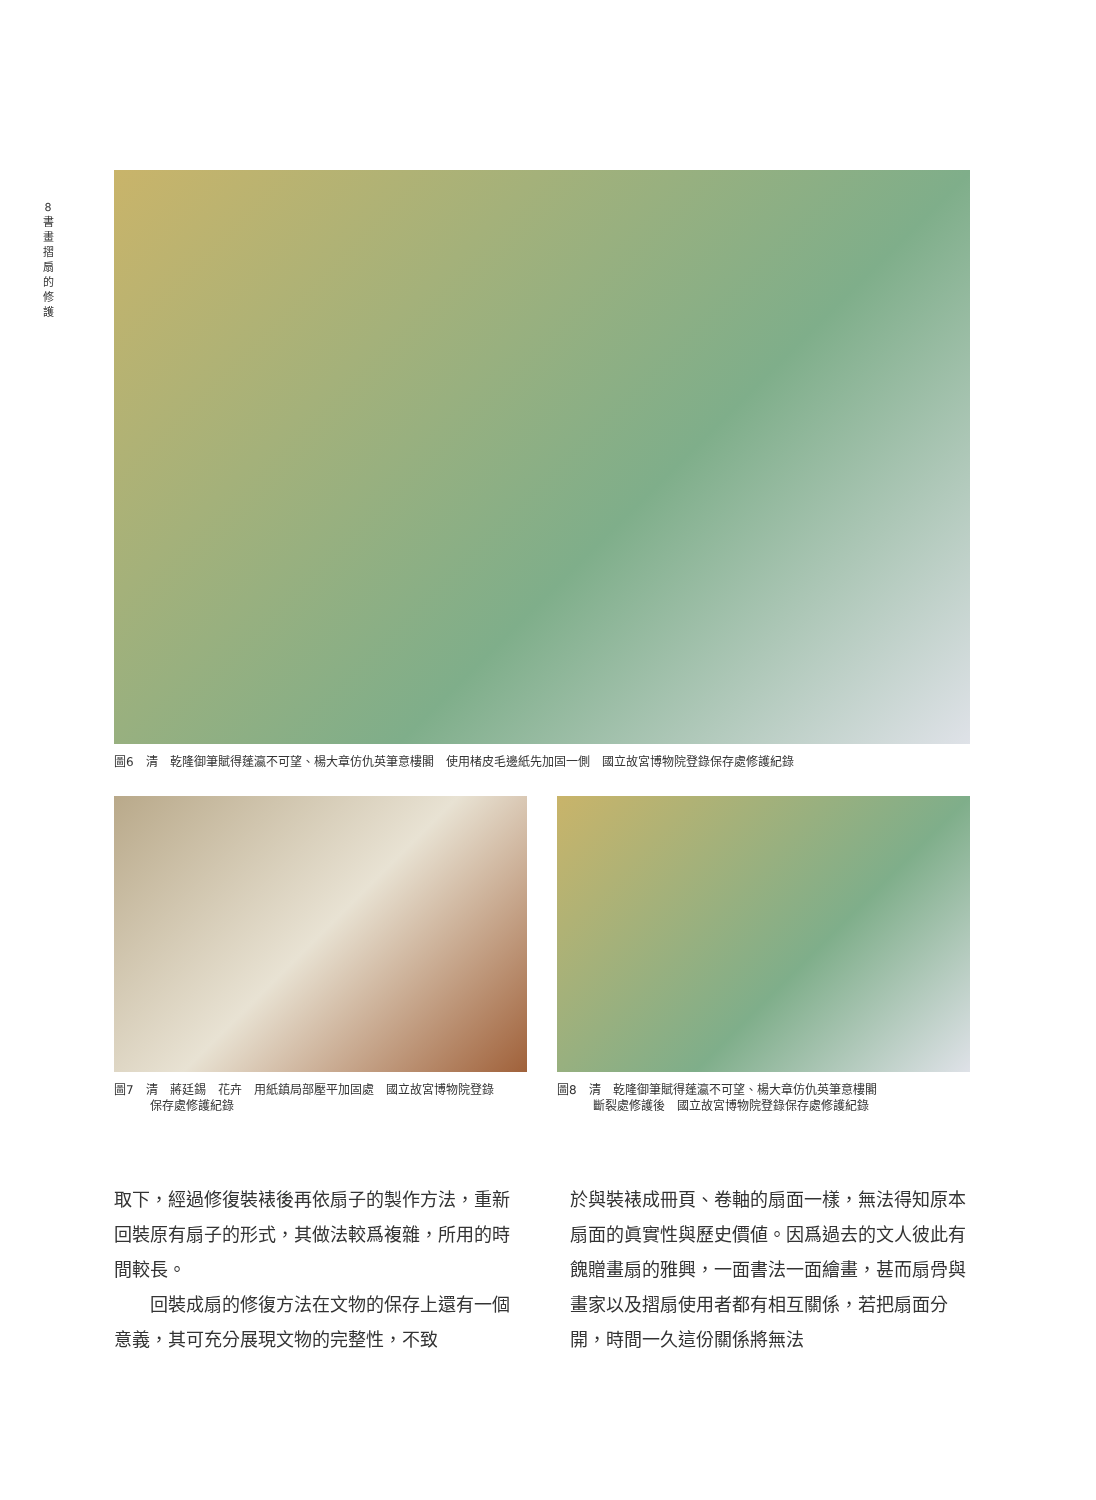8
書畫摺扇的修護
圖6　清　乾隆御筆賦得蓬瀛不可望、楊大章仿仇英筆意樓閣　使用楮皮毛邊紙先加固一側　國立故宮博物院登錄保存處修護紀錄
圖7　清　蔣廷錫　花卉　用紙鎮局部壓平加固處　國立故宮博物院登錄
　　　保存處修護紀錄
圖8　清　乾隆御筆賦得蓬瀛不可望、楊大章仿仇英筆意樓閣
　　　斷裂處修護後　國立故宮博物院登錄保存處修護紀錄
取下，經過修復裝裱後再依扇子的製作方法，重新回裝原有扇子的形式，其做法較爲複雜，所用的時間較長。
　　回裝成扇的修復方法在文物的保存上還有一個意義，其可充分展現文物的完整性，不致
於與裝裱成冊頁、卷軸的扇面一樣，無法得知原本扇面的眞實性與歷史價値。因爲過去的文人彼此有餽贈畫扇的雅興，一面書法一面繪畫，甚而扇骨與畫家以及摺扇使用者都有相互關係，若把扇面分開，時間一久這份關係將無法